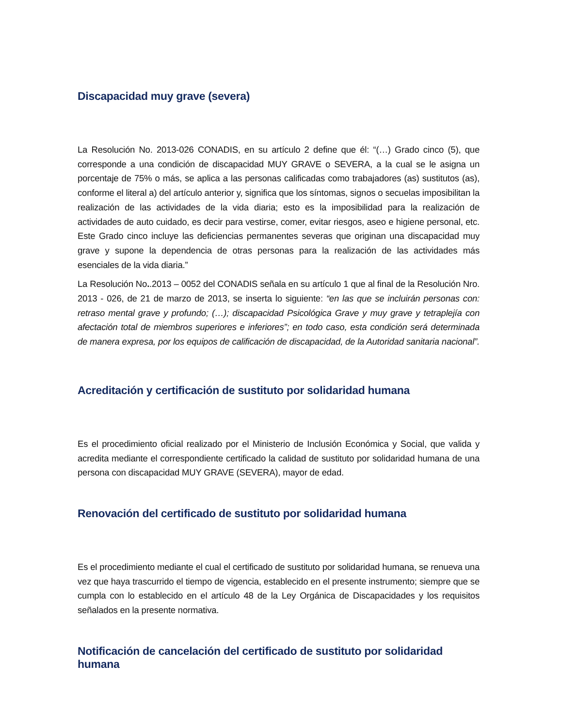Discapacidad muy grave (severa)
La Resolución No. 2013-026 CONADIS, en su artículo 2 define que él: “(…) Grado cinco (5), que corresponde a una condición de discapacidad MUY GRAVE o SEVERA, a la cual se le asigna un porcentaje de 75% o más, se aplica a las personas calificadas como trabajadores (as) sustitutos (as), conforme el literal a) del artículo anterior y, significa que los síntomas, signos o secuelas imposibilitan la realización de las actividades de la vida diaria; esto es la imposibilidad para la realización de actividades de auto cuidado, es decir para vestirse, comer, evitar riesgos, aseo e higiene personal, etc. Este Grado cinco incluye las deficiencias permanentes severas que originan una discapacidad muy grave y supone la dependencia de otras personas para la realización de las actividades más esenciales de la vida diaria.”
La Resolución No..2013 – 0052 del CONADIS señala en su artículo 1 que al final de la Resolución Nro. 2013 - 026, de 21 de marzo de 2013, se inserta lo siguiente: “en las que se incluirán personas con: retraso mental grave y profundo; (…); discapacidad Psicológica Grave y muy grave y tetraplejía con afectación total de miembros superiores e inferiores”; en todo caso, esta condición será determinada de manera expresa, por los equipos de calificación de discapacidad, de la Autoridad sanitaria nacional”.
Acreditación y certificación de sustituto por solidaridad humana
Es el procedimiento oficial realizado por el Ministerio de Inclusión Económica y Social, que valida y acredita mediante el correspondiente certificado la calidad de sustituto por solidaridad humana de una persona con discapacidad MUY GRAVE (SEVERA), mayor de edad.
Renovación del certificado de sustituto por solidaridad humana
Es el procedimiento mediante el cual el certificado de sustituto por solidaridad humana, se renueva una vez que haya trascurrido el tiempo de vigencia, establecido en el presente instrumento; siempre que se cumpla con lo establecido en el artículo 48 de la Ley Orgánica de Discapacidades y los requisitos señalados en la presente normativa.
Notificación de cancelación del certificado de sustituto por solidaridad humana